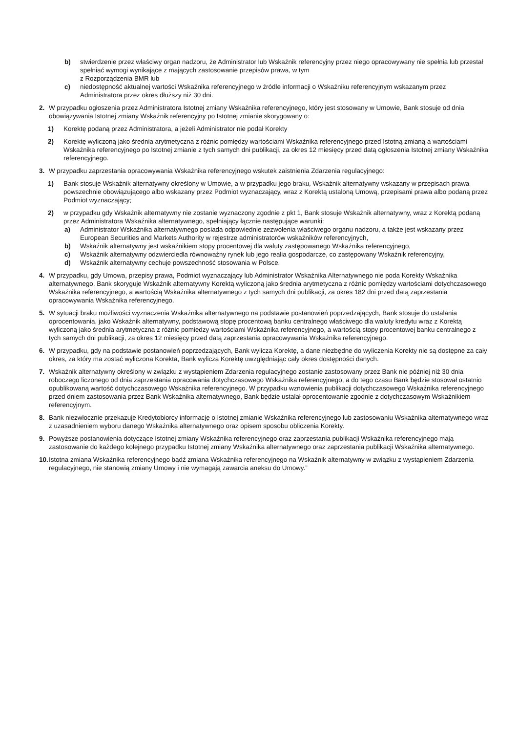b) stwierdzenie przez właściwy organ nadzoru, że Administrator lub Wskaźnik referencyjny przez niego opracowywany nie spełnia lub przestał spełniać wymogi wynikające z mających zastosowanie przepisów prawa, w tym
z Rozporządzenia BMR lub
c) niedostępność aktualnej wartości Wskaźnika referencyjnego w źródle informacji o Wskaźniku referencyjnym wskazanym przez Administratora przez okres dłuższy niż 30 dni.
2. W przypadku ogłoszenia przez Administratora Istotnej zmiany Wskaźnika referencyjnego, który jest stosowany w Umowie, Bank stosuje od dnia obowiązywania Istotnej zmiany Wskaźnik referencyjny po Istotnej zmianie skorygowany o:
1) Korektę podaną przez Administratora, a jeżeli Administrator nie podał Korekty
2) Korektę wyliczoną jako średnia arytmetyczna z różnic pomiędzy wartościami Wskaźnika referencyjnego przed Istotną zmianą a wartościami Wskaźnika referencyjnego po Istotnej zmianie z tych samych dni publikacji, za okres 12 miesięcy przed datą ogłoszenia Istotnej zmiany Wskaźnika referencyjnego.
3. W przypadku zaprzestania opracowywania Wskaźnika referencyjnego wskutek zaistnienia Zdarzenia regulacyjnego:
1) Bank stosuje Wskaźnik alternatywny określony w Umowie, a w przypadku jego braku, Wskaźnik alternatywny wskazany w przepisach prawa powszechnie obowiązującego albo wskazany przez Podmiot wyznaczający, wraz z Korektą ustaloną Umową, przepisami prawa albo podaną przez Podmiot wyznaczający;
2) w przypadku gdy Wskaźnik alternatywny nie zostanie wyznaczony zgodnie z pkt 1, Bank stosuje Wskaźnik alternatywny, wraz z Korektą podaną przez Administratora Wskaźnika alternatywnego, spełniający łącznie następujące warunki:
a) Administrator Wskaźnika alternatywnego posiada odpowiednie zezwolenia właściwego organu nadzoru, a także jest wskazany przez European Securities and Markets Authority w rejestrze administratorów wskaźników referencyjnych,
b) Wskaźnik alternatywny jest wskaźnikiem stopy procentowej dla waluty zastępowanego Wskaźnika referencyjnego,
c) Wskaźnik alternatywny odzwierciedla równoważny rynek lub jego realia gospodarcze, co zastępowany Wskaźnik referencyjny,
d) Wskaźnik alternatywny cechuje powszechność stosowania w Polsce.
4. W przypadku, gdy Umowa, przepisy prawa, Podmiot wyznaczający lub Administrator Wskaźnika Alternatywnego nie poda Korekty Wskaźnika alternatywnego, Bank skoryguje Wskaźnik alternatywny Korektą wyliczoną jako średnia arytmetyczna z różnic pomiędzy wartościami dotychczasowego Wskaźnika referencyjnego, a wartością Wskaźnika alternatywnego z tych samych dni publikacji, za okres 182 dni przed datą zaprzestania opracowywania Wskaźnika referencyjnego.
5. W sytuacji braku możliwości wyznaczenia Wskaźnika alternatywnego na podstawie postanowień poprzedzających, Bank stosuje do ustalania oprocentowania, jako Wskaźnik alternatywny, podstawową stopę procentową banku centralnego właściwego dla waluty kredytu wraz z Korektą wyliczoną jako średnia arytmetyczna z różnic pomiędzy wartościami Wskaźnika referencyjnego, a wartością stopy procentowej banku centralnego z tych samych dni publikacji, za okres 12 miesięcy przed datą zaprzestania opracowywania Wskaźnika referencyjnego.
6. W przypadku, gdy na podstawie postanowień poprzedzających, Bank wylicza Korektę, a dane niezbędne do wyliczenia Korekty nie są dostępne za cały okres, za który ma zostać wyliczona Korekta, Bank wylicza Korektę uwzględniając cały okres dostępności danych.
7. Wskaźnik alternatywny określony w związku z wystąpieniem Zdarzenia regulacyjnego zostanie zastosowany przez Bank nie później niż 30 dnia roboczego liczonego od dnia zaprzestania opracowania dotychczasowego Wskaźnika referencyjnego, a do tego czasu Bank będzie stosował ostatnio opublikowaną wartość dotychczasowego Wskaźnika referencyjnego. W przypadku wznowienia publikacji dotychczasowego Wskaźnika referencyjnego przed dniem zastosowania przez Bank Wskaźnika alternatywnego, Bank będzie ustalał oprocentowanie zgodnie z dotychczasowym Wskaźnikiem referencyjnym.
8. Bank niezwłocznie przekazuje Kredytobiorcy informację o Istotnej zmianie Wskaźnika referencyjnego lub zastosowaniu Wskaźnika alternatywnego wraz z uzasadnieniem wyboru danego Wskaźnika alternatywnego oraz opisem sposobu obliczenia Korekty.
9. Powyższe postanowienia dotyczące Istotnej zmiany Wskaźnika referencyjnego oraz zaprzestania publikacji Wskaźnika referencyjnego mają zastosowanie do każdego kolejnego przypadku Istotnej zmiany Wskaźnika alternatywnego oraz zaprzestania publikacji Wskaźnika alternatywnego.
10. Istotna zmiana Wskaźnika referencyjnego bądź zmiana Wskaźnika referencyjnego na Wskaźnik alternatywny w związku z wystąpieniem Zdarzenia regulacyjnego, nie stanowią zmiany Umowy i nie wymagają zawarcia aneksu do Umowy.”